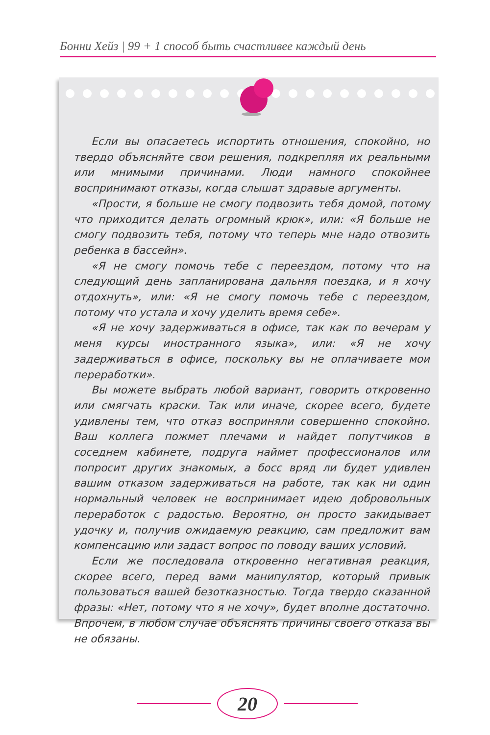Бонни Хейз | 99 + 1 способ быть счастливее каждый день
Если вы опасаетесь испортить отношения, спокойно, но твердо объясняйте свои решения, подкрепляя их реальными или мнимыми причинами. Люди намного спокойнее воспринимают отказы, когда слышат здравые аргументы.
«Прости, я больше не смогу подвозить тебя домой, потому что приходится делать огромный крюк», или: «Я больше не смогу подвозить тебя, потому что теперь мне надо отвозить ребенка в бассейн».
«Я не смогу помочь тебе с переездом, потому что на следующий день запланирована дальняя поездка, и я хочу отдохнуть», или: «Я не смогу помочь тебе с переездом, потому что устала и хочу уделить время себе».
«Я не хочу задерживаться в офисе, так как по вечерам у меня курсы иностранного языка», или: «Я не хочу задерживаться в офисе, поскольку вы не оплачиваете мои переработки».
Вы можете выбрать любой вариант, говорить откровенно или смягчать краски. Так или иначе, скорее всего, будете удивлены тем, что отказ восприняли совершенно спокойно. Ваш коллега пожмет плечами и найдет попутчиков в соседнем кабинете, подруга наймет профессионалов или попросит других знакомых, а босс вряд ли будет удивлен вашим отказом задерживаться на работе, так как ни один нормальный человек не воспринимает идею добровольных переработок с радостью. Вероятно, он просто закидывает удочку и, получив ожидаемую реакцию, сам предложит вам компенсацию или задаст вопрос по поводу ваших условий.
Если же последовала откровенно негативная реакция, скорее всего, перед вами манипулятор, который привык пользоваться вашей безотказностью. Тогда твердо сказанной фразы: «Нет, потому что я не хочу», будет вполне достаточно. Впрочем, в любом случае объяснять причины своего отказа вы не обязаны.
20